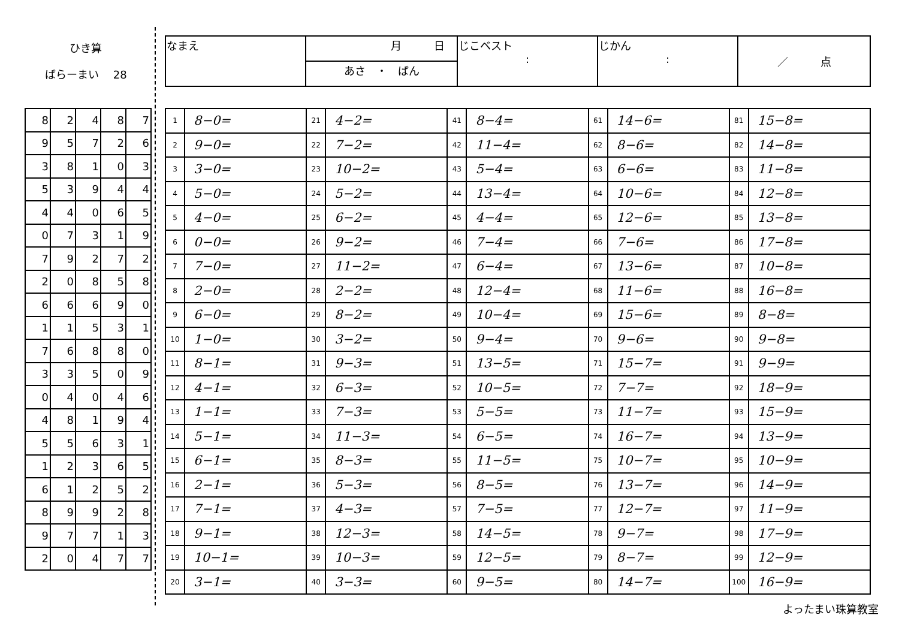ひき算
ばらーまい　 28
| なまえ | 月 日 | じこベスト : | じかん : | ／ 点 |
| | あさ ・ ばん | | | |
| 8 | 2 | 4 | 8 | 7 |
| 9 | 5 | 7 | 2 | 6 |
| 3 | 8 | 1 | 0 | 3 |
| 5 | 3 | 9 | 4 | 4 |
| 4 | 4 | 0 | 6 | 5 |
| 0 | 7 | 3 | 1 | 9 |
| 7 | 9 | 2 | 7 | 2 |
| 2 | 0 | 8 | 5 | 8 |
| 6 | 6 | 6 | 9 | 0 |
| 1 | 1 | 5 | 3 | 1 |
| 7 | 6 | 8 | 8 | 0 |
| 3 | 3 | 5 | 0 | 9 |
| 0 | 4 | 0 | 4 | 6 |
| 4 | 8 | 1 | 9 | 4 |
| 5 | 5 | 6 | 3 | 1 |
| 1 | 2 | 3 | 6 | 5 |
| 6 | 1 | 2 | 5 | 2 |
| 8 | 9 | 9 | 2 | 8 |
| 9 | 7 | 7 | 1 | 3 |
| 2 | 0 | 4 | 7 | 7 |
| 1 | 8−0= | 21 | 4−2= | 41 | 8−4= | 61 | 14−6= | 81 | 15−8= |
| 2 | 9−0= | 22 | 7−2= | 42 | 11−4= | 62 | 8−6= | 82 | 14−8= |
| 3 | 3−0= | 23 | 10−2= | 43 | 5−4= | 63 | 6−6= | 83 | 11−8= |
| 4 | 5−0= | 24 | 5−2= | 44 | 13−4= | 64 | 10−6= | 84 | 12−8= |
| 5 | 4−0= | 25 | 6−2= | 45 | 4−4= | 65 | 12−6= | 85 | 13−8= |
| 6 | 0−0= | 26 | 9−2= | 46 | 7−4= | 66 | 7−6= | 86 | 17−8= |
| 7 | 7−0= | 27 | 11−2= | 47 | 6−4= | 67 | 13−6= | 87 | 10−8= |
| 8 | 2−0= | 28 | 2−2= | 48 | 12−4= | 68 | 11−6= | 88 | 16−8= |
| 9 | 6−0= | 29 | 8−2= | 49 | 10−4= | 69 | 15−6= | 89 | 8−8= |
| 10 | 1−0= | 30 | 3−2= | 50 | 9−4= | 70 | 9−6= | 90 | 9−8= |
| 11 | 8−1= | 31 | 9−3= | 51 | 13−5= | 71 | 15−7= | 91 | 9−9= |
| 12 | 4−1= | 32 | 6−3= | 52 | 10−5= | 72 | 7−7= | 92 | 18−9= |
| 13 | 1−1= | 33 | 7−3= | 53 | 5−5= | 73 | 11−7= | 93 | 15−9= |
| 14 | 5−1= | 34 | 11−3= | 54 | 6−5= | 74 | 16−7= | 94 | 13−9= |
| 15 | 6−1= | 35 | 8−3= | 55 | 11−5= | 75 | 10−7= | 95 | 10−9= |
| 16 | 2−1= | 36 | 5−3= | 56 | 8−5= | 76 | 13−7= | 96 | 14−9= |
| 17 | 7−1= | 37 | 4−3= | 57 | 7−5= | 77 | 12−7= | 97 | 11−9= |
| 18 | 9−1= | 38 | 12−3= | 58 | 14−5= | 78 | 9−7= | 98 | 17−9= |
| 19 | 10−1= | 39 | 10−3= | 59 | 12−5= | 79 | 8−7= | 99 | 12−9= |
| 20 | 3−1= | 40 | 3−3= | 60 | 9−5= | 80 | 14−7= | 100 | 16−9= |
よったまい珠算教室